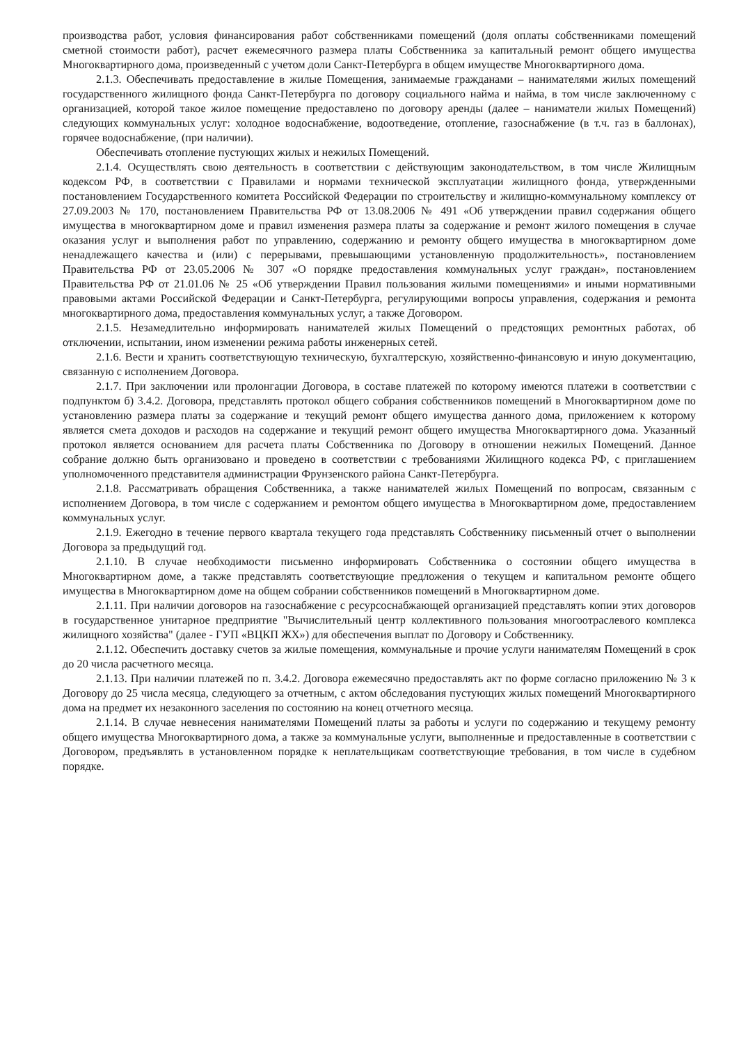производства работ, условия финансирования работ собственниками помещений (доля оплаты собственниками помещений сметной стоимости работ), расчет ежемесячного размера платы Собственника за капитальный ремонт общего имущества Многоквартирного дома, произведенный с учетом доли Санкт-Петербурга в общем имуществе Многоквартирного дома.
2.1.3. Обеспечивать предоставление в жилые Помещения, занимаемые гражданами – нанимателями жилых помещений государственного жилищного фонда Санкт-Петербурга по договору социального найма и найма, в том числе заключенному с организацией, которой такое жилое помещение предоставлено по договору аренды (далее – наниматели жилых Помещений) следующих коммунальных услуг: холодное водоснабжение, водоотведение, отопление, газоснабжение (в т.ч. газ в баллонах), горячее водоснабжение, (при наличии).
Обеспечивать отопление пустующих жилых и нежилых Помещений.
2.1.4. Осуществлять свою деятельность в соответствии с действующим законодательством, в том числе Жилищным кодексом РФ, в соответствии с Правилами и нормами технической эксплуатации жилищного фонда, утвержденными постановлением Государственного комитета Российской Федерации по строительству и жилищно-коммунальному комплексу от 27.09.2003 № 170, постановлением Правительства РФ от 13.08.2006 № 491 «Об утверждении правил содержания общего имущества в многоквартирном доме и правил изменения размера платы за содержание и ремонт жилого помещения в случае оказания услуг и выполнения работ по управлению, содержанию и ремонту общего имущества в многоквартирном доме ненадлежащего качества и (или) с перерывами, превышающими установленную продолжительность», постановлением Правительства РФ от 23.05.2006 № 307 «О порядке предоставления коммунальных услуг граждан», постановлением Правительства РФ от 21.01.06 № 25 «Об утверждении Правил пользования жилыми помещениями» и иными нормативными правовыми актами Российской Федерации и Санкт-Петербурга, регулирующими вопросы управления, содержания и ремонта многоквартирного дома, предоставления коммунальных услуг, а также Договором.
2.1.5. Незамедлительно информировать нанимателей жилых Помещений о предстоящих ремонтных работах, об отключении, испытании, ином изменении режима работы инженерных сетей.
2.1.6. Вести и хранить соответствующую техническую, бухгалтерскую, хозяйственно-финансовую и иную документацию, связанную с исполнением Договора.
2.1.7. При заключении или пролонгации Договора, в составе платежей по которому имеются платежи в соответствии с подпунктом б) 3.4.2. Договора, представлять протокол общего собрания собственников помещений в Многоквартирном доме по установлению размера платы за содержание и текущий ремонт общего имущества данного дома, приложением к которому является смета доходов и расходов на содержание и текущий ремонт общего имущества Многоквартирного дома. Указанный протокол является основанием для расчета платы Собственника по Договору в отношении нежилых Помещений. Данное собрание должно быть организовано и проведено в соответствии с требованиями Жилищного кодекса РФ, с приглашением уполномоченного представителя администрации Фрунзенского района Санкт-Петербурга.
2.1.8. Рассматривать обращения Собственника, а также нанимателей жилых Помещений по вопросам, связанным с исполнением Договора, в том числе с содержанием и ремонтом общего имущества в Многоквартирном доме, предоставлением коммунальных услуг.
2.1.9. Ежегодно в течение первого квартала текущего года представлять Собственнику письменный отчет о выполнении Договора за предыдущий год.
2.1.10. В случае необходимости письменно информировать Собственника о состоянии общего имущества в Многоквартирном доме, а также представлять соответствующие предложения о текущем и капитальном ремонте общего имущества в Многоквартирном доме на общем собрании собственников помещений в Многоквартирном доме.
2.1.11. При наличии договоров на газоснабжение с ресурсоснабжающей организацией представлять копии этих договоров в государственное унитарное предприятие "Вычислительный центр коллективного пользования многоотраслевого комплекса жилищного хозяйства" (далее - ГУП «ВЦКП ЖХ») для обеспечения выплат по Договору и Собственнику.
2.1.12. Обеспечить доставку счетов за жилые помещения, коммунальные и прочие услуги нанимателям Помещений в срок до 20 числа расчетного месяца.
2.1.13. При наличии платежей по п. 3.4.2. Договора ежемесячно предоставлять акт по форме согласно приложению № 3 к Договору до 25 числа месяца, следующего за отчетным, с актом обследования пустующих жилых помещений Многоквартирного дома на предмет их незаконного заселения по состоянию на конец отчетного месяца.
2.1.14. В случае невнесения нанимателями Помещений платы за работы и услуги по содержанию и текущему ремонту общего имущества Многоквартирного дома, а также за коммунальные услуги, выполненные и предоставленные в соответствии с Договором, предъявлять в установленном порядке к неплательщикам соответствующие требования, в том числе в судебном порядке.